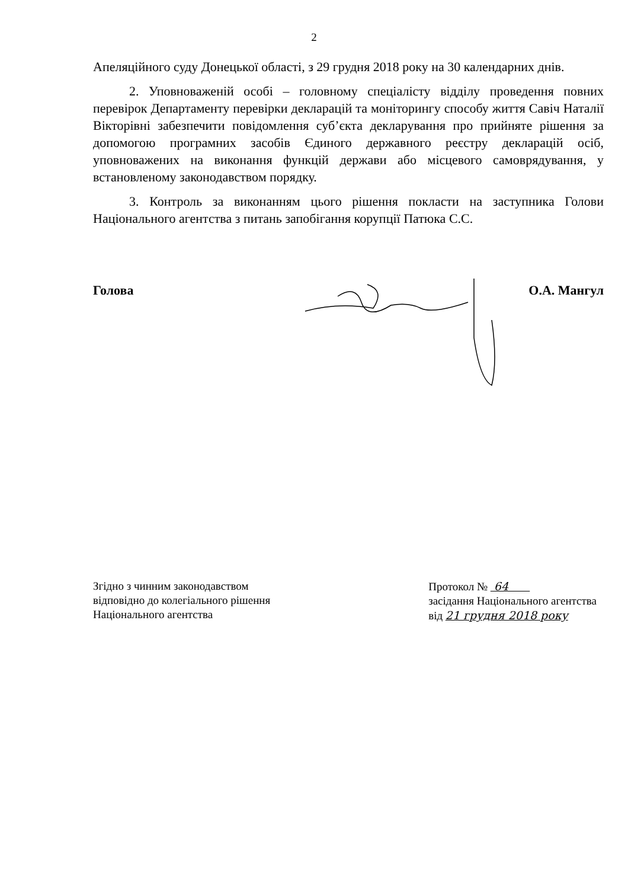2
Апеляційного суду Донецької області, з 29 грудня 2018 року на 30 календарних днів.
2. Уповноваженій особі – головному спеціалісту відділу проведення повних перевірок Департаменту перевірки декларацій та моніторингу способу життя Савіч Наталії Вікторівні забезпечити повідомлення суб’єкта декларування про прийняте рішення за допомогою програмних засобів Єдиного державного реєстру декларацій осіб, уповноважених на виконання функцій держави або місцевого самоврядування, у встановленому законодавством порядку.
3. Контроль за виконанням цього рішення покласти на заступника Голови Національного агентства з питань запобігання корупції Патюка С.С.
Голова О.А. Мангул
Згідно з чинним законодавством
відповідно до колегіального рішення
Національного агентства
Протокол № 64
засідання Національного агентства
від 21 грудня 2018 року